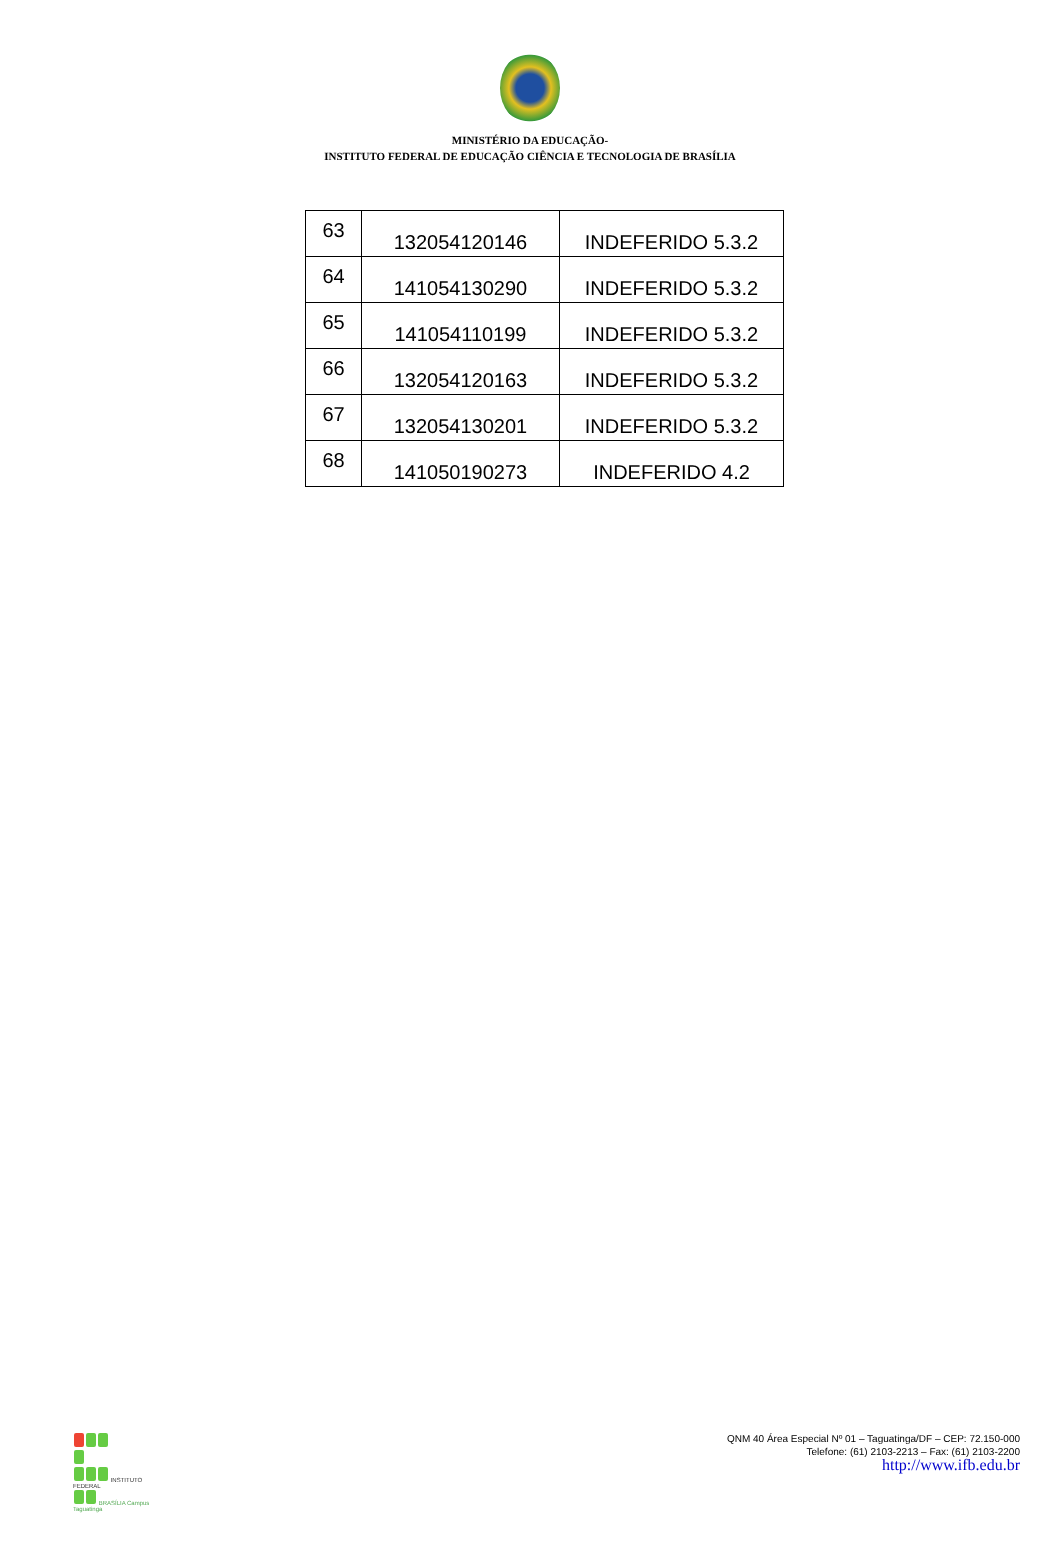MINISTÉRIO DA EDUCAÇÃO-
INSTITUTO FEDERAL DE EDUCAÇÃO CIÊNCIA E TECNOLOGIA DE BRASÍLIA
| 63 | 132054120146 | INDEFERIDO 5.3.2 |
| 64 | 141054130290 | INDEFERIDO 5.3.2 |
| 65 | 141054110199 | INDEFERIDO 5.3.2 |
| 66 | 132054120163 | INDEFERIDO 5.3.2 |
| 67 | 132054130201 | INDEFERIDO 5.3.2 |
| 68 | 141050190273 | INDEFERIDO 4.2 |
INSTITUTO FEDERAL
BRASÍLIA Campus Taguatinga
QNM 40 Área Especial Nº 01 – Taguatinga/DF – CEP: 72.150-000
Telefone: (61) 2103-2213 – Fax: (61) 2103-2200
http://www.ifb.edu.br